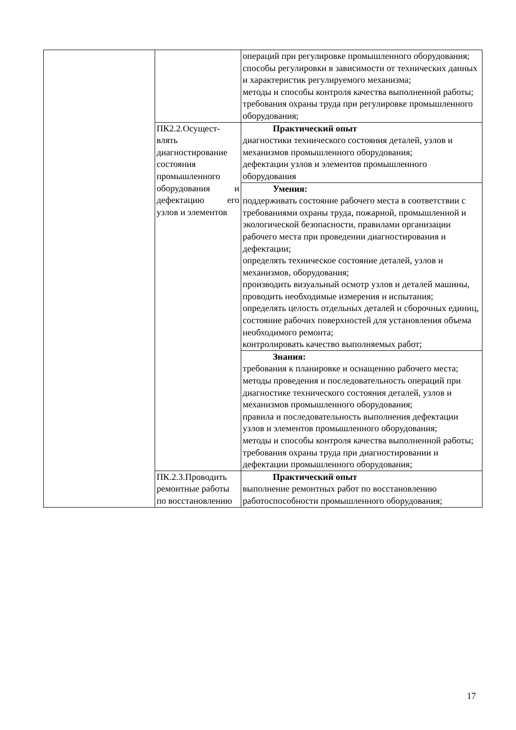| | | операций при регулировке промышленного оборудования; способы регулировки в зависимости от технических данных и характеристик регулируемого механизма; методы и способы контроля качества выполненной работы; требования охраны труда при регулировке промышленного оборудования; |
| | ПК2.2.Осущест-влять диагностирование состояния промышленного оборудования и дефектацию его узлов и элементов | Практический опыт диагностики технического состояния деталей, узлов и механизмов промышленного оборудования; дефектации узлов и элементов промышленного оборудования |
| | | Умения: поддерживать состояние рабочего места в соответствии с требованиями охраны труда, пожарной, промышленной и экологической безопасности, правилами организации рабочего места при проведении диагностирования и дефектации; определять техническое состояние деталей, узлов и механизмов, оборудования; производить визуальный осмотр узлов и деталей машины, проводить необходимые измерения и испытания; определять целость отдельных деталей и сборочных единиц, состояние рабочих поверхностей для установления объема необходимого ремонта; контролировать качество выполняемых работ; |
| | | Знания: требования к планировке и оснащению рабочего места; методы проведения и последовательность операций при диагностике технического состояния деталей, узлов и механизмов промышленного оборудования; правила и последовательность выполнения дефектации узлов и элементов промышленного оборудования; методы и способы контроля качества выполненной работы; требования охраны труда при диагностировании и дефектации промышленного оборудования; |
| | ПК.2.3.Проводить ремонтные работы по восстановлению | Практический опыт выполнение ремонтных работ по восстановлению работоспособности промышленного оборудования; |
17